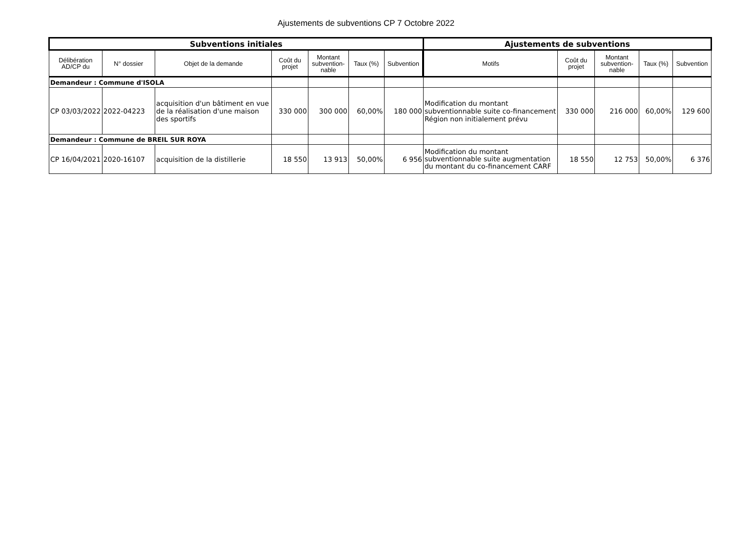Ajustements de subventions CP 7 Octobre 2022
| Subventions initiales | | | | | | | Ajustements de subventions | | | | |
| --- | --- | --- | --- | --- | --- | --- | --- | --- | --- | --- | --- |
| Délibération AD/CP du | N° dossier | Objet de la demande | Coût du projet | Montant subvention-nable | Taux (%) | Subvention | Motifs | Coût du projet | Montant subvention-nable | Taux (%) | Subvention |
| Demandeur : Commune d'ISOLA | | | | | | | | | | | |
| CP 03/03/2022 | 2022-04223 | acquisition d'un bâtiment en vue de la réalisation d'une maison des sportifs | 330 000 | 300 000 | 60,00% | 180 000 | Modification du montant subventionnable suite co-financement Région non initialement prévu | 330 000 | 216 000 | 60,00% | 129 600 |
| Demandeur : Commune de BREIL SUR ROYA | | | | | | | | | | | |
| CP 16/04/2021 | 2020-16107 | acquisition de la distillerie | 18 550 | 13 913 | 50,00% | 6 956 | Modification du montant subventionnable suite augmentation du montant du co-financement CARF | 18 550 | 12 753 | 50,00% | 6 376 |